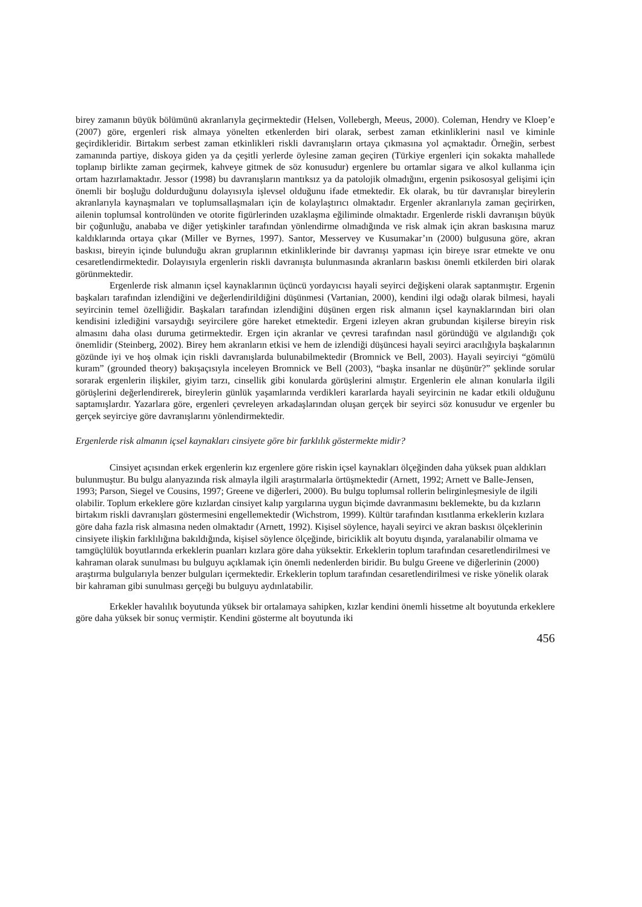birey zamanın büyük bölümünü akranlarıyla geçirmektedir (Helsen, Vollebergh, Meeus, 2000). Coleman, Hendry ve Kloep’e (2007) göre, ergenleri risk almaya yönelten etkenlerden biri olarak, serbest zaman etkinliklerini nasıl ve kiminle geçirdikleridir. Birtakım serbest zaman etkinlikleri riskli davranışların ortaya çıkmasına yol açmaktadır. Örneğin, serbest zamanında partiye, diskoya giden ya da çeşitli yerlerde öylesine zaman geçiren (Türkiye ergenleri için sokakta mahallede toplanıp birlikte zaman geçirmek, kahveye gitmek de söz konusudur) ergenlere bu ortamlar sigara ve alkol kullanma için ortam hazırlamaktadır. Jessor (1998) bu davranışların mantıksız ya da patolojik olmadığını, ergenin psikososyal gelişimi için önemli bir boşluğu doldurduğunu dolayısıyla işlevsel olduğunu ifade etmektedir. Ek olarak, bu tür davranışlar bireylerin akranlarıyla kaynaşmaları ve toplumsallaşmaları için de kolaylaştırıcı olmaktadır. Ergenler akranlarıyla zaman geçirirken, ailenin toplumsal kontrolünden ve otorite figürlerinden uzaklaşma eğiliminde olmaktadır. Ergenlerde riskli davranışın büyük bir çoğunluğu, anababa ve diğer yetişkinler tarafından yönlendirme olmadığında ve risk almak için akran baskısına maruz kaldıklarında ortaya çıkar (Miller ve Byrnes, 1997). Santor, Messervey ve Kusumakar’ın (2000) bulgusuna göre, akran baskısı, bireyin içinde bulunduğu akran gruplarının etkinliklerinde bir davranışı yapması için bireye ısrar etmekte ve onu cesaretlendirmektedir. Dolayısıyla ergenlerin riskli davranışta bulunmasında akranların baskısı önemli etkilerden biri olarak görünmektedir.
Ergenlerde risk almanın içsel kaynaklarının üçüncü yordayıcısı hayali seyirci değişkeni olarak saptanmıştır. Ergenin başkaları tarafından izlendiğini ve değerlendirildiğini düşünmesi (Vartanian, 2000), kendini ilgi odağı olarak bilmesi, hayali seyircinin temel özelliğidir. Başkaları tarafından izlendiğini düşünen ergen risk almanın içsel kaynaklarından biri olan kendisini izlediğini varsaydığı seyircilere göre hareket etmektedir. Ergeni izleyen akran grubundan kişilerse bireyin risk almasını daha olası duruma getirmektedir. Ergen için akranlar ve çevresi tarafından nasıl göründüğü ve algılandığı çok önemlidir (Steinberg, 2002). Birey hem akranların etkisi ve hem de izlendiği düşüncesi hayali seyirci aracılığıyla başkalarının gözünde iyi ve hoş olmak için riskli davranışlarda bulunabilmektedir (Bromnick ve Bell, 2003). Hayali seyirciyi “gömülü kuram” (grounded theory) bakışaçısıyla inceleyen Bromnick ve Bell (2003), “başka insanlar ne düşünür?” şeklinde sorular sorarak ergenlerin ilişkiler, giyim tarzı, cinsellik gibi konularda görüşlerini almıştır. Ergenlerin ele alınan konularla ilgili görüşlerini değerlendirerek, bireylerin günlük yaşamlarında verdikleri kararlarda hayali seyircinin ne kadar etkili olduğunu saptamışlardır. Yazarlara göre, ergenleri çevreleyen arkadaşlarından oluşan gerçek bir seyirci söz konusudur ve ergenler bu gerçek seyirciye göre davranışlarını yönlendirmektedir.
Ergenlerde risk almanın içsel kaynakları cinsiyete göre bir farklılık göstermekte midir?
Cinsiyet açısından erkek ergenlerin kız ergenlere göre riskin içsel kaynakları ölçeğinden daha yüksek puan aldıkları bulunmuştur. Bu bulgu alanyazında risk almayla ilgili araştırmalarla örtüşmektedir (Arnett, 1992; Arnett ve Balle-Jensen, 1993; Parson, Siegel ve Cousins, 1997; Greene ve diğerleri, 2000). Bu bulgu toplumsal rollerin belirginleşmesiyle de ilgili olabilir. Toplum erkeklere göre kızlardan cinsiyet kalıp yargılarına uygun biçimde davranmasını beklemekte, bu da kızların birtakım riskli davranışları göstermesini engellemektedir (Wichstrom, 1999). Kültür tarafından kısıtlanma erkeklerin kızlara göre daha fazla risk almasına neden olmaktadır (Arnett, 1992). Kişisel söylence, hayali seyirci ve akran baskısı ölçeklerinin cinsiyete ilişkin farklılığına bakıldığında, kişisel söylence ölçeğinde, biriciklik alt boyutu dışında, yaralanabilir olmama ve tamgüçlülük boyutlarında erkeklerin puanları kızlara göre daha yüksektir. Erkeklerin toplum tarafından cesaretlendirilmesi ve kahraman olarak sunulması bu bulguyu açıklamak için önemli nedenlerden biridir. Bu bulgu Greene ve diğerlerinin (2000) araştırma bulgularıyla benzer bulguları içermektedir. Erkeklerin toplum tarafından cesaretlendirilmesi ve riske yönelik olarak bir kahraman gibi sunulması gerçeği bu bulguyu aydınlatabilir.
Erkekler havalılık boyutunda yüksek bir ortalamaya sahipken, kızlar kendini önemli hissetme alt boyutunda erkeklere göre daha yüksek bir sonuç vermiştir. Kendini gösterme alt boyutunda iki
456